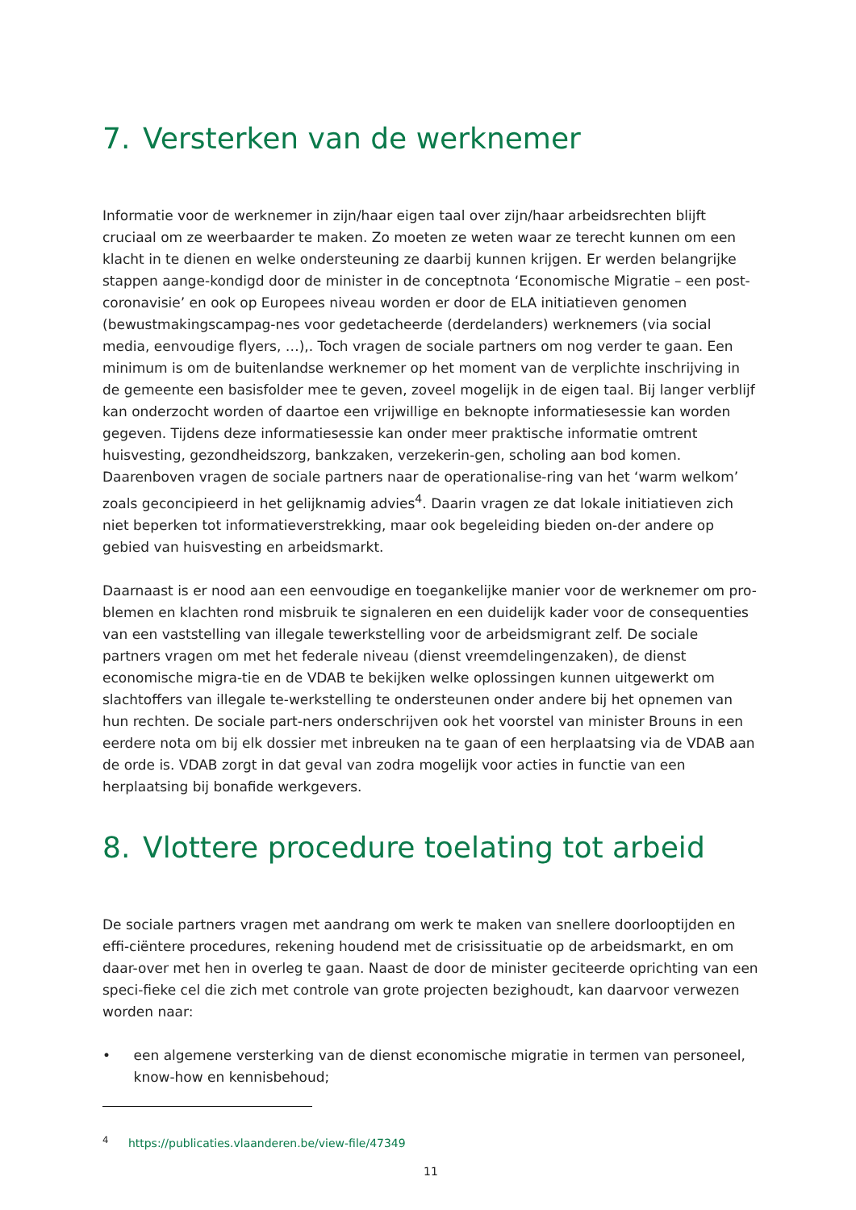7. Versterken van de werknemer
Informatie voor de werknemer in zijn/haar eigen taal over zijn/haar arbeidsrechten blijft cruciaal om ze weerbaarder te maken. Zo moeten ze weten waar ze terecht kunnen om een klacht in te dienen en welke ondersteuning ze daarbij kunnen krijgen. Er werden belangrijke stappen aange-kondigd door de minister in de conceptnota ‘Economische Migratie – een post-coronavisie’ en ook op Europees niveau worden er door de ELA initiatieven genomen (bewustmakingscampag-nes voor gedetacheerde (derdelanders) werknemers (via social media, eenvoudige flyers, …),. Toch vragen de sociale partners om nog verder te gaan. Een minimum is om de buitenlandse werknemer op het moment van de verplichte inschrijving in de gemeente een basisfolder mee te geven, zoveel mogelijk in de eigen taal. Bij langer verblijf kan onderzocht worden of daartoe een vrijwillige en beknopte informatiesessie kan worden gegeven. Tijdens deze informatiesessie kan onder meer praktische informatie omtrent huisvesting, gezondheidszorg, bankzaken, verzekerin-gen, scholing aan bod komen. Daarenboven vragen de sociale partners naar de operationalise-ring van het ‘warm welkom’ zoals geconcipieerd in het gelijknamig advies<sup>4</sup>. Daarin vragen ze dat lokale initiatieven zich niet beperken tot informatieverstrekking, maar ook begeleiding bieden on-der andere op gebied van huisvesting en arbeidsmarkt.
Daarnaast is er nood aan een eenvoudige en toegankelijke manier voor de werknemer om pro-blemen en klachten rond misbruik te signaleren en een duidelijk kader voor de consequenties van een vaststelling van illegale tewerkstelling voor de arbeidsmigrant zelf. De sociale partners vragen om met het federale niveau (dienst vreemdelingenzaken), de dienst economische migra-tie en de VDAB te bekijken welke oplossingen kunnen uitgewerkt om slachtoffers van illegale te-werkstelling te ondersteunen onder andere bij het opnemen van hun rechten. De sociale part-ners onderschrijven ook het voorstel van minister Brouns in een eerdere nota om bij elk dossier met inbreuken na te gaan of een herplaatsing via de VDAB aan de orde is. VDAB zorgt in dat geval van zodra mogelijk voor acties in functie van een herplaatsing bij bonafide werkgevers.
8. Vlottere procedure toelating tot arbeid
De sociale partners vragen met aandrang om werk te maken van snellere doorlooptijden en effi-ciëntere procedures, rekening houdend met de crisissituatie op de arbeidsmarkt, en om daar-over met hen in overleg te gaan. Naast de door de minister geciteerde oprichting van een speci-fieke cel die zich met controle van grote projecten bezighoudt, kan daarvoor verwezen worden naar:
• een algemene versterking van de dienst economische migratie in termen van personeel, know-how en kennisbehoud;
<sup>4</sup> https://publicaties.vlaanderen.be/view-file/47349
11